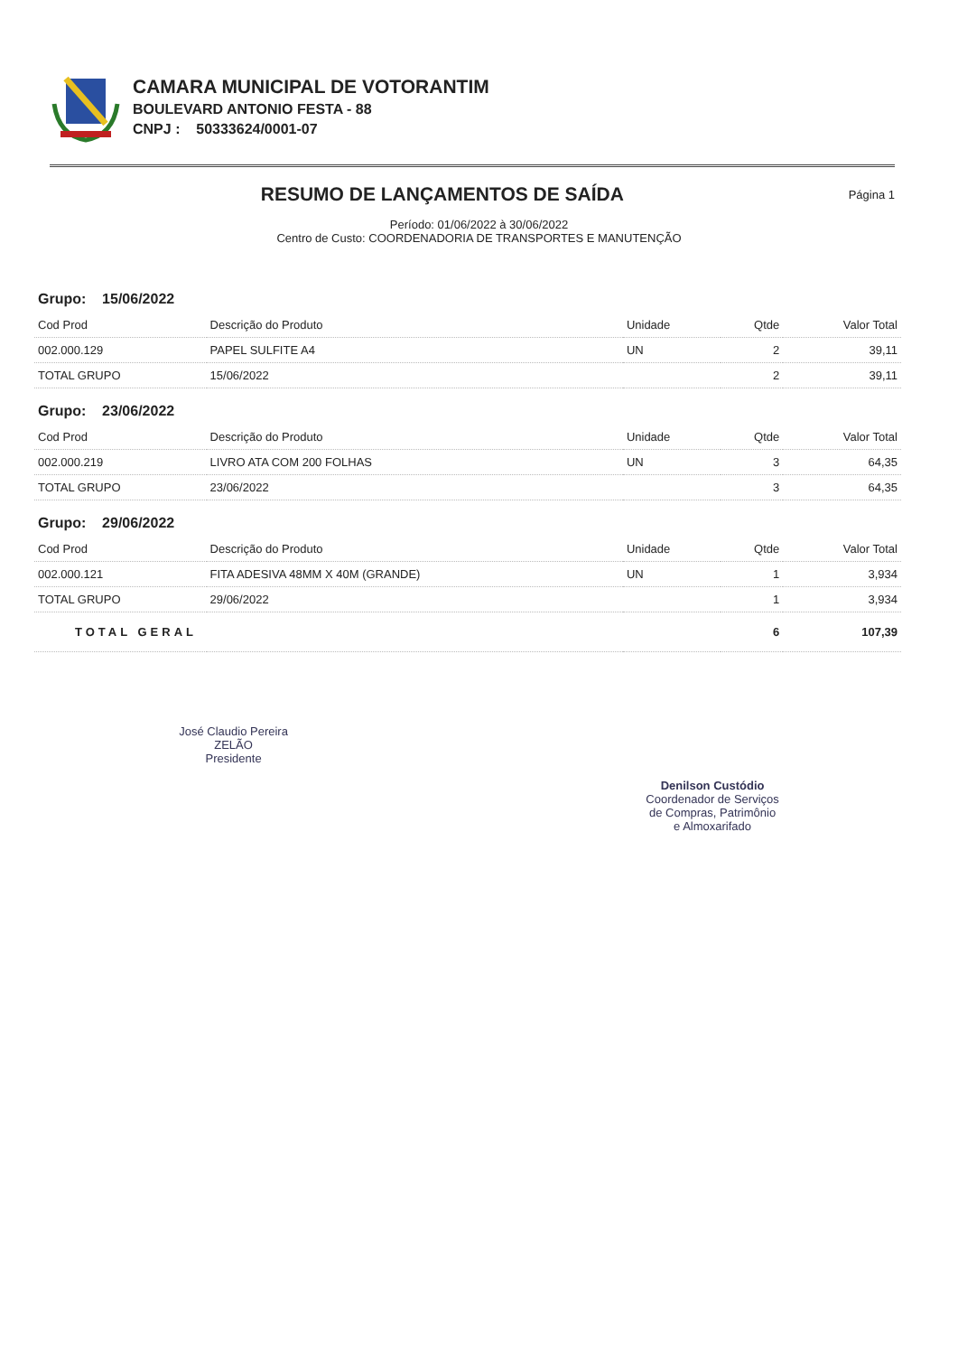CAMARA MUNICIPAL DE VOTORANTIM
BOULEVARD ANTONIO FESTA - 88
CNPJ : 50333624/0001-07
RESUMO DE LANÇAMENTOS DE SAÍDA
Página 1
Período: 01/06/2022 à 30/06/2022
Centro de Custo: COORDENADORIA DE TRANSPORTES E MANUTENÇÃO
| Grupo: 15/06/2022 | | | | |
| Cod Prod | Descrição do Produto | Unidade | Qtde | Valor Total |
| 002.000.129 | PAPEL SULFITE A4 | UN | 2 | 39,11 |
| TOTAL GRUPO | 15/06/2022 | | 2 | 39,11 |
| Grupo: 23/06/2022 | | | | |
| Cod Prod | Descrição do Produto | Unidade | Qtde | Valor Total |
| 002.000.219 | LIVRO ATA COM 200 FOLHAS | UN | 3 | 64,35 |
| TOTAL GRUPO | 23/06/2022 | | 3 | 64,35 |
| Grupo: 29/06/2022 | | | | |
| Cod Prod | Descrição do Produto | Unidade | Qtde | Valor Total |
| 002.000.121 | FITA ADESIVA 48MM X 40M (GRANDE) | UN | 1 | 3,934 |
| TOTAL GRUPO | 29/06/2022 | | 1 | 3,934 |
| TOTAL GERAL | | | 6 | 107,39 |
José Claudio Pereira
ZELÃO
Presidente
Denilson Custódio
Coordenador de Serviços
de Compras, Patrimônio
e Almoxarifado